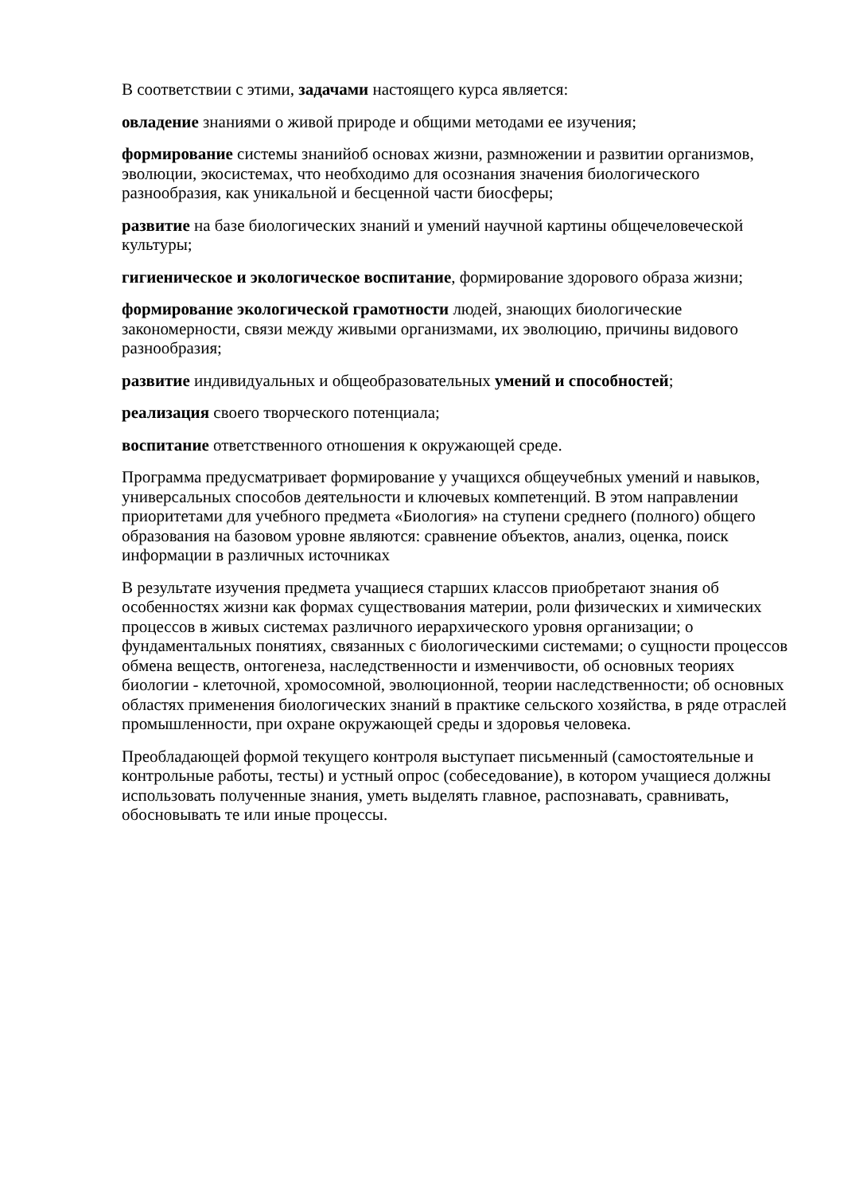В соответствии с этими, задачами настоящего курса является:
овладение знаниями о живой природе и общими методами ее изучения;
формирование системы знанийоб основах жизни, размножении и развитии организмов, эволюции, экосистемах, что необходимо для осознания значения биологического разнообразия, как уникальной и бесценной части биосферы;
развитие на базе биологических знаний и умений научной картины общечеловеческой культуры;
гигиеническое и экологическое воспитание, формирование здорового образа жизни;
формирование экологической грамотности людей, знающих биологические закономерности, связи между живыми организмами, их эволюцию, причины видового разнообразия;
развитие индивидуальных и общеобразовательных умений и способностей;
реализация своего творческого потенциала;
воспитание ответственного отношения к окружающей среде.
Программа предусматривает формирование у учащихся общеучебных умений и навыков, универсальных способов деятельности и ключевых компетенций. В этом направлении приоритетами для учебного предмета «Биология» на ступени среднего (полного) общего образования на базовом уровне являются: сравнение объектов, анализ, оценка, поиск информации в различных источниках
В результате изучения предмета учащиеся старших классов приобретают знания об особенностях жизни как формах существования материи, роли физических и химических процессов в живых системах различного иерархического уровня организации; о фундаментальных понятиях, связанных с биологическими системами; о сущности процессов обмена веществ, онтогенеза, наследственности и изменчивости, об основных теориях биологии - клеточной, хромосомной, эволюционной, теории наследственности; об основных областях применения биологических знаний в практике сельского хозяйства, в ряде отраслей промышленности, при охране окружающей среды и здоровья человека.
Преобладающей формой текущего контроля выступает письменный (самостоятельные и контрольные работы, тесты) и устный опрос (собеседование), в котором учащиеся должны использовать полученные знания, уметь выделять главное, распознавать, сравнивать, обосновывать те или иные процессы.